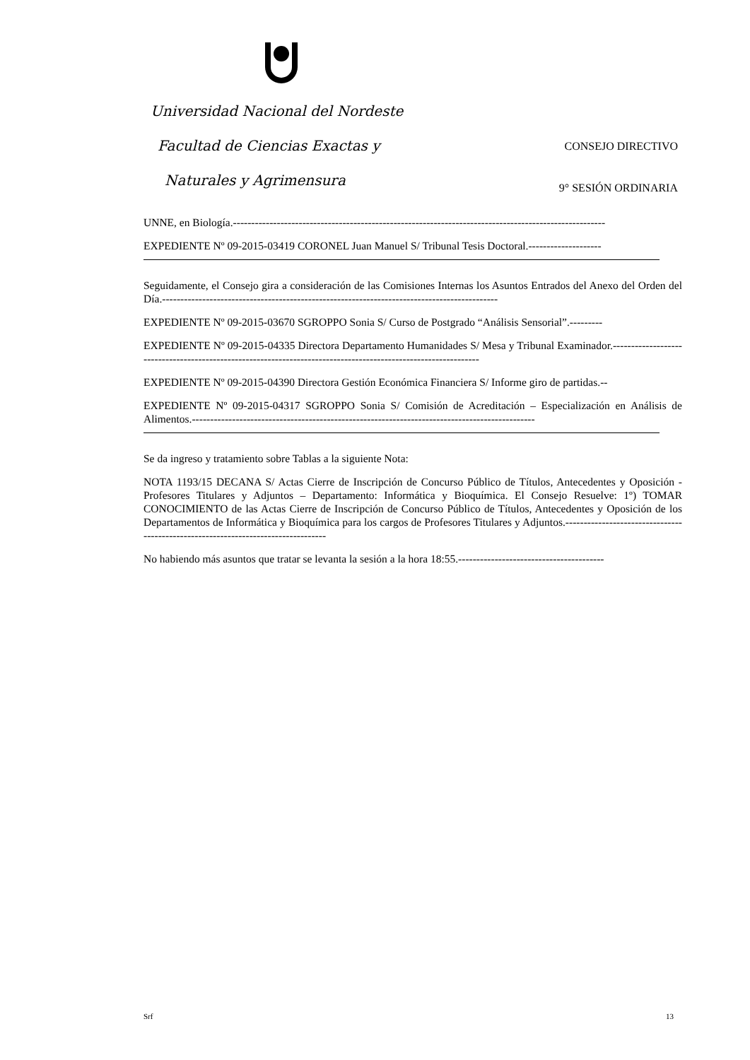Universidad Nacional del Nordeste
Facultad de Ciencias Exactas y CONSEJO DIRECTIVO
Naturales y Agrimensura 9° SESIÓN ORDINARIA
UNNE, en Biología.------------------------------------------------------------------------------------------------------
EXPEDIENTE Nº 09-2015-03419 CORONEL Juan Manuel S/ Tribunal Tesis Doctoral.--------------------
Seguidamente, el Consejo gira a consideración de las Comisiones Internas los Asuntos Entrados del Anexo del Orden del Día.--------------------------------------------------------------------------------------------
EXPEDIENTE Nº 09-2015-03670 SGROPPO Sonia S/ Curso de Postgrado “Análisis Sensorial”.---------
EXPEDIENTE Nº 09-2015-04335 Directora Departamento Humanidades S/ Mesa y Tribunal Examinador.---------------------------------------------------------------------------------------------------------------
EXPEDIENTE Nº 09-2015-04390 Directora Gestión Económica Financiera S/ Informe giro de partidas.--
EXPEDIENTE Nº 09-2015-04317 SGROPPO Sonia S/ Comisión de Acreditación – Especialización en Análisis de Alimentos.----------------------------------------------------------------------------------------------
Se da ingreso y tratamiento sobre Tablas a la siguiente Nota:
NOTA 1193/15 DECANA S/ Actas Cierre de Inscripción de Concurso Público de Títulos, Antecedentes y Oposición - Profesores Titulares y Adjuntos – Departamento: Informática y Bioquímica. El Consejo Resuelve: 1º) TOMAR CONOCIMIENTO de las Actas Cierre de Inscripción de Concurso Público de Títulos, Antecedentes y Oposición de los Departamentos de Informática y Bioquímica para los cargos de Profesores Titulares y Adjuntos.----------------------------------------------------------------------------------
No habiendo más asuntos que tratar se levanta la sesión a la hora 18:55.----------------------------------------
Srf 13